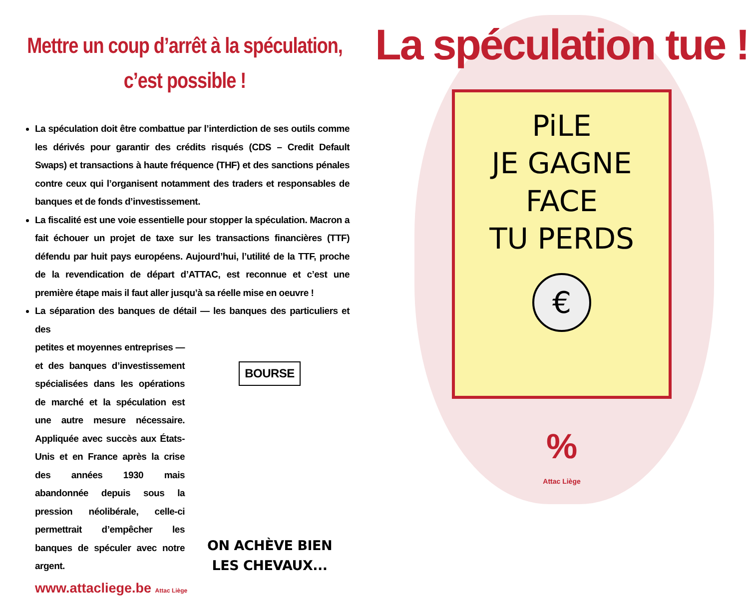Mettre un coup d’arrêt à la spéculation,
c’est possible !
La spéculation doit être combattue par l’interdiction de ses outils comme les dérivés pour garantir des crédits risqués (CDS – Credit Default Swaps) et transactions à haute fréquence (THF) et des sanctions pénales contre ceux qui l’organisent notamment des traders et responsables de banques et de fonds d’investissement.
La fiscalité est une voie essentielle pour stopper la spéculation. Macron a fait échouer un projet de taxe sur les transactions financières (TTF) défendu par huit pays européens. Aujourd’hui, l’utilité de la TTF, proche de la revendication de départ d’ATTAC, est reconnue et c’est une première étape mais il faut aller jusqu’à sa réelle mise en oeuvre !
La séparation des banques de détail — les banques des particuliers et des
petites et moyennes entreprises — et des banques d’investissement spécialisées dans les opérations de marché et la spéculation est une autre mesure nécessaire. Appliquée avec succès aux États-Unis et en France après la crise des années 1930 mais abandonnée depuis sous la pression néolibérale, celle-ci permettrait d’empêcher les banques de spéculer avec notre argent.
BOURSE
ON ACHÈVE BIEN
LES CHEVAUX...
www.attacliege.be Attac Liège
La spéculation tue !
PiLE
JE GAGNE
FACE
TU PERDS
€
%
Attac Liège